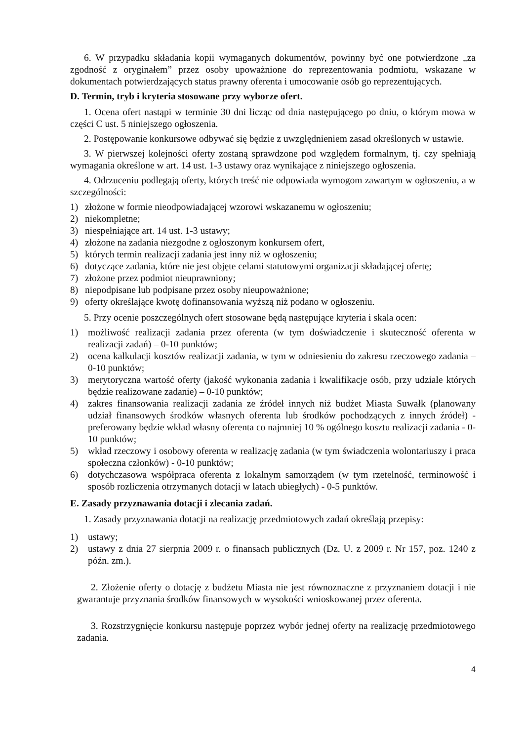6. W przypadku składania kopii wymaganych dokumentów, powinny być one potwierdzone „za zgodność z oryginałem” przez osoby upoważnione do reprezentowania podmiotu, wskazane w dokumentach potwierdzających status prawny oferenta i umocowanie osób go reprezentujących.
D. Termin, tryb i kryteria stosowane przy wyborze ofert.
1. Ocena ofert nastąpi w terminie 30 dni licząc od dnia następującego po dniu, o którym mowa w części C ust. 5 niniejszego ogłoszenia.
2. Postępowanie konkursowe odbywać się będzie z uwzględnieniem zasad określonych w ustawie.
3. W pierwszej kolejności oferty zostaną sprawdzone pod względem formalnym, tj. czy spełniają wymagania określone w art. 14 ust. 1-3 ustawy oraz wynikające z niniejszego ogłoszenia.
4. Odrzuceniu podlegają oferty, których treść nie odpowiada wymogom zawartym w ogłoszeniu, a w szczególności:
1) złożone w formie nieodpowiadającej wzorowi wskazanemu w ogłoszeniu;
2) niekompletne;
3) niespełniające art. 14 ust. 1-3 ustawy;
4) złożone na zadania niezgodne z ogłoszonym konkursem ofert,
5) których termin realizacji zadania jest inny niż w ogłoszeniu;
6) dotyczące zadania, które nie jest objęte celami statutowymi organizacji składającej ofertę;
7) złożone przez podmiot nieuprawniony;
8) niepodpisane lub podpisane przez osoby nieupoważnione;
9) oferty określające kwotę dofinansowania wyższą niż podano w ogłoszeniu.
5. Przy ocenie poszczególnych ofert stosowane będą następujące kryteria i skala ocen:
1) możliwość realizacji zadania przez oferenta (w tym doświadczenie i skuteczność oferenta w realizacji zadań) – 0-10 punktów;
2) ocena kalkulacji kosztów realizacji zadania, w tym w odniesieniu do zakresu rzeczowego zadania – 0-10 punktów;
3) merytoryczna wartość oferty (jakość wykonania zadania i kwalifikacje osób, przy udziale których będzie realizowane zadanie) – 0-10 punktów;
4) zakres finansowania realizacji zadania ze źródeł innych niż budżet Miasta Suwałk (planowany udział finansowych środków własnych oferenta lub środków pochodzących z innych źródeł) - preferowany będzie wkład własny oferenta co najmniej 10 % ogólnego kosztu realizacji zadania - 0-10 punktów;
5) wkład rzeczowy i osobowy oferenta w realizację zadania (w tym świadczenia wolontariuszy i praca społeczna członków) - 0-10 punktów;
6) dotychczasowa współpraca oferenta z lokalnym samorządem (w tym rzetelność, terminowość i sposób rozliczenia otrzymanych dotacji w latach ubiegłych) - 0-5 punktów.
E. Zasady przyznawania dotacji i zlecania zadań.
1. Zasady przyznawania dotacji na realizację przedmiotowych zadań określają przepisy:
1) ustawy;
2) ustawy z dnia 27 sierpnia 2009 r. o finansach publicznych (Dz. U. z 2009 r. Nr 157, poz. 1240 z późn. zm.).
2. Złożenie oferty o dotację z budżetu Miasta nie jest równoznaczne z przyznaniem dotacji i nie gwarantuje przyznania środków finansowych w wysokości wnioskowanej przez oferenta.
3. Rozstrzygnięcie konkursu następuje poprzez wybór jednej oferty na realizację przedmiotowego zadania.
4